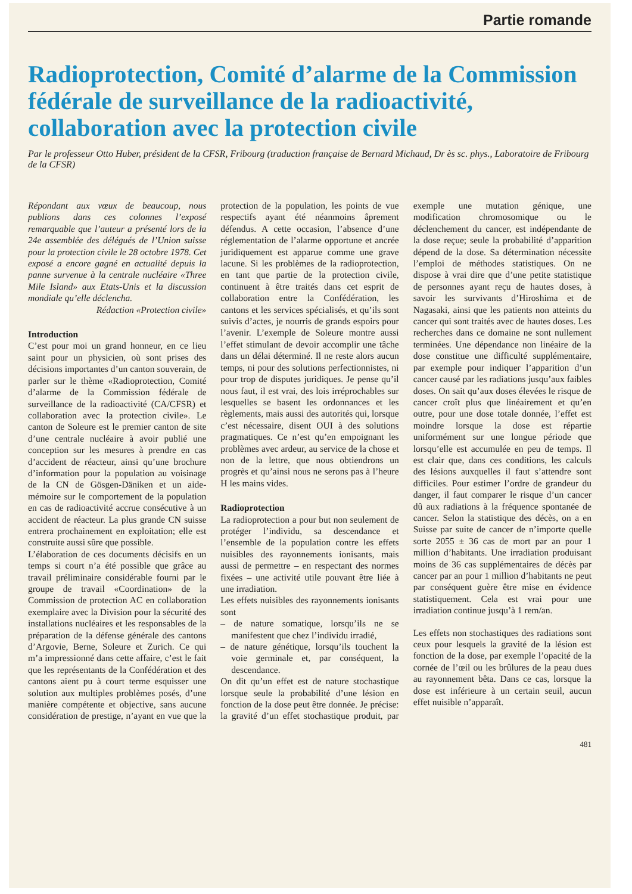Partie romande
Radioprotection, Comité d’alarme de la Commission fédérale de surveillance de la radioactivité, collaboration avec la protection civile
Par le professeur Otto Huber, président de la CFSR, Fribourg (traduction française de Bernard Michaud, Dr ès sc. phys., Laboratoire de Fribourg de la CFSR)
Répondant aux vœux de beaucoup, nous publions dans ces colonnes l’exposé remarquable que l’auteur a présenté lors de la 24e assemblée des délégués de l’Union suisse pour la protection civile le 28 octobre 1978. Cet exposé a encore gagné en actualité depuis la panne survenue à la centrale nucléaire «Three Mile Island» aux Etats-Unis et la discussion mondiale qu’elle déclencha.
Rédaction «Protection civile»
Introduction
C’est pour moi un grand honneur, en ce lieu saint pour un physicien, où sont prises des décisions importantes d’un canton souverain, de parler sur le thème «Radioprotection, Comité d’alarme de la Commission fédérale de surveillance de la radioactivité (CA/CFSR) et collaboration avec la protection civile». Le canton de Soleure est le premier canton de site d’une centrale nucléaire à avoir publié une conception sur les mesures à prendre en cas d’accident de réacteur, ainsi qu’une brochure d’information pour la population au voisinage de la CN de Gösgen-Däniken et un aide-mémoire sur le comportement de la population en cas de radioactivité accrue consécutive à un accident de réacteur. La plus grande CN suisse entrera prochainement en exploitation; elle est construite aussi sûre que possible.
L’élaboration de ces documents décisifs en un temps si court n’a été possible que grâce au travail préliminaire considérable fourni par le groupe de travail «Coordination» de la Commission de protection AC en collaboration exemplaire avec la Division pour la sécurité des installations nucléaires et les responsables de la préparation de la défense générale des cantons d’Argovie, Berne, Soleure et Zurich. Ce qui m’a impressionné dans cette affaire, c’est le fait que les représentants de la Confédération et des cantons aient pu à court terme esquisser une solution aux multiples problèmes posés, d’une manière compétente et objective, sans aucune considération de prestige, n’ayant en vue que la protection de la population, les points de vue respectifs ayant été néanmoins âprement défendus. A cette occasion, l’absence d’une réglementation de l’alarme opportune et ancrée juridiquement est apparue comme une grave lacune. Si les problèmes de la radioprotection, en tant que partie de la protection civile, continuent à être traités dans cet esprit de collaboration entre la Confédération, les cantons et les services spécialisés, et qu’ils sont suivis d’actes, je nourris de grands espoirs pour l’avenir. L’exemple de Soleure montre aussi l’effet stimulant de devoir accomplir une tâche dans un délai déterminé. Il ne reste alors aucun temps, ni pour des solutions perfectionnistes, ni pour trop de disputes juridiques. Je pense qu’il nous faut, il est vrai, des lois irréprochables sur lesquelles se basent les ordonnances et les règlements, mais aussi des autorités qui, lorsque c’est nécessaire, disent OUI à des solutions pragmatiques. Ce n’est qu’en empoignant les problèmes avec ardeur, au service de la chose et non de la lettre, que nous obtiendrons un progrès et qu’ainsi nous ne serons pas à l’heure H les mains vides.
Radioprotection
La radioprotection a pour but non seulement de protéger l’individu, sa descendance et l’ensemble de la population contre les effets nuisibles des rayonnements ionisants, mais aussi de permettre – en respectant des normes fixées – une activité utile pouvant être liée à une irradiation.
Les effets nuisibles des rayonnements ionisants sont
– de nature somatique, lorsqu’ils ne se manifestent que chez l’individu irradié,
– de nature génétique, lorsqu’ils touchent la voie germinale et, par conséquent, la descendance.
On dit qu’un effet est de nature stochastique lorsque seule la probabilité d’une lésion en fonction de la dose peut être donnée. Je précise: la gravité d’un effet stochastique produit, par exemple une mutation génique, une modification chromosomique ou le déclenchement du cancer, est indépendante de la dose reçue; seule la probabilité d’apparition dépend de la dose. Sa détermination nécessite l’emploi de méthodes statistiques. On ne dispose à vrai dire que d’une petite statistique de personnes ayant reçu de hautes doses, à savoir les survivants d’Hiroshima et de Nagasaki, ainsi que les patients non atteints du cancer qui sont traités avec de hautes doses. Les recherches dans ce domaine ne sont nullement terminées. Une dépendance non linéaire de la dose constitue une difficulté supplémentaire, par exemple pour indiquer l’apparition d’un cancer causé par les radiations jusqu’aux faibles doses. On sait qu’aux doses élevées le risque de cancer croît plus que linéairement et qu’en outre, pour une dose totale donnée, l’effet est moindre lorsque la dose est répartie uniformément sur une longue période que lorsqu’elle est accumulée en peu de temps. Il est clair que, dans ces conditions, les calculs des lésions auxquelles il faut s’attendre sont difficiles. Pour estimer l’ordre de grandeur du danger, il faut comparer le risque d’un cancer dû aux radiations à la fréquence spontanée de cancer. Selon la statistique des décès, on a en Suisse par suite de cancer de n’importe quelle sorte 2055 ± 36 cas de mort par an pour 1 million d’habitants. Une irradiation produisant moins de 36 cas supplémentaires de décès par cancer par an pour 1 million d’habitants ne peut par conséquent guère être mise en évidence statistiquement. Cela est vrai pour une irradiation continue jusqu’à 1 rem/an.
Les effets non stochastiques des radiations sont ceux pour lesquels la gravité de la lésion est fonction de la dose, par exemple l’opacité de la cornée de l’œil ou les brûlures de la peau dues au rayonnement bêta. Dans ce cas, lorsque la dose est inférieure à un certain seuil, aucun effet nuisible n’apparaît.
481